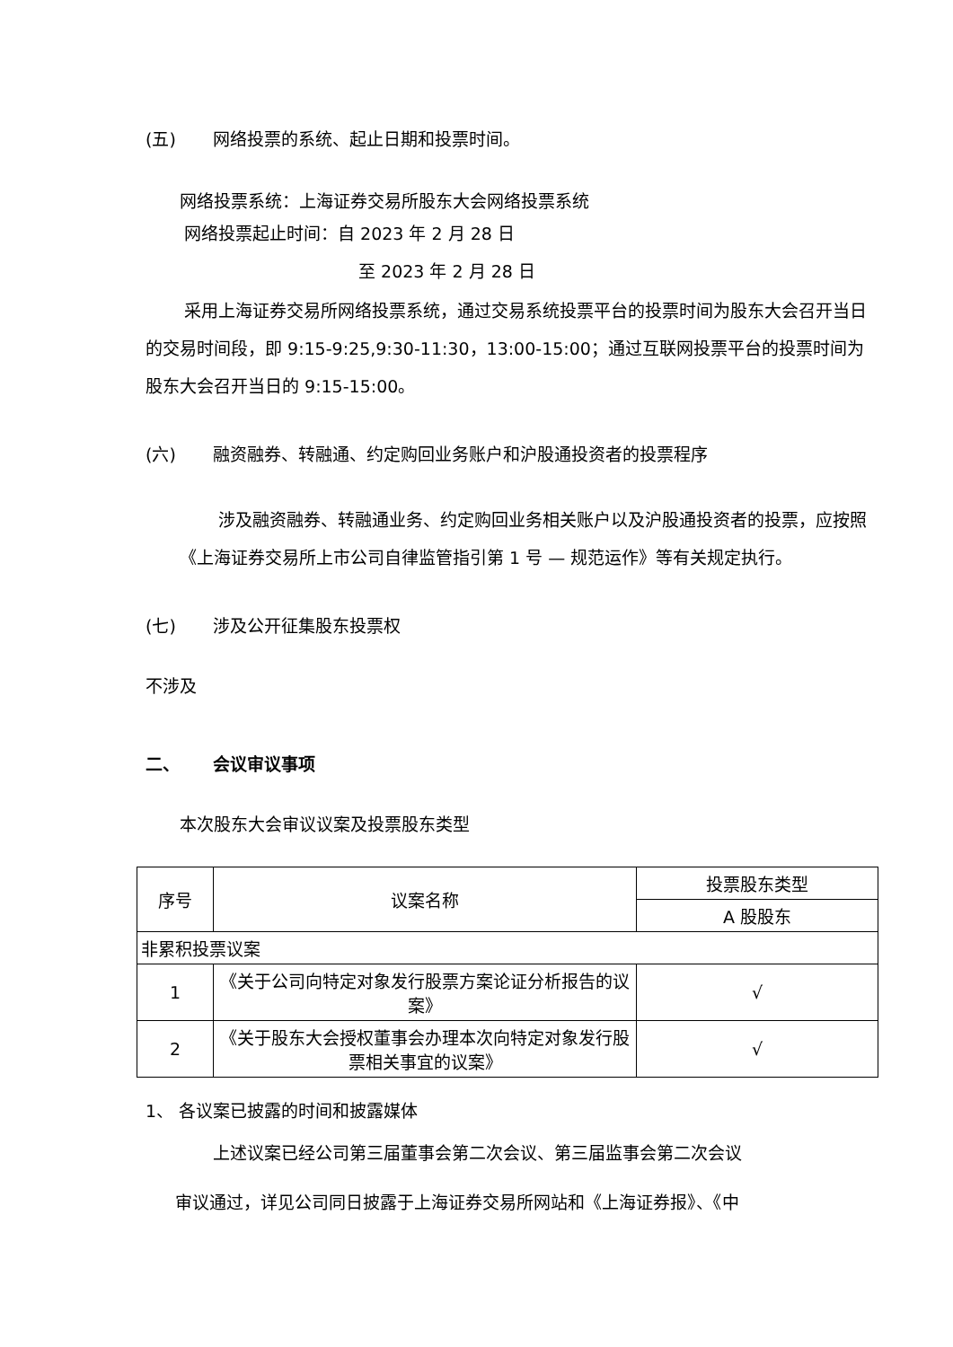(五) 网络投票的系统、起止日期和投票时间。
网络投票系统：上海证券交易所股东大会网络投票系统
网络投票起止时间：自 2023 年 2 月 28 日
至 2023 年 2 月 28 日
采用上海证券交易所网络投票系统，通过交易系统投票平台的投票时间为股东大会召开当日的交易时间段，即 9:15-9:25,9:30-11:30，13:00-15:00；通过互联网投票平台的投票时间为股东大会召开当日的 9:15-15:00。
(六) 融资融券、转融通、约定购回业务账户和沪股通投资者的投票程序
涉及融资融券、转融通业务、约定购回业务相关账户以及沪股通投资者的投票，应按照《上海证券交易所上市公司自律监管指引第 1 号 — 规范运作》等有关规定执行。
(七) 涉及公开征集股东投票权
不涉及
二、 会议审议事项
本次股东大会审议议案及投票股东类型
| 序号 | 议案名称 | 投票股东类型 |
| --- | --- | --- |
| | | A 股股东 |
| 非累积投票议案 | | |
| 1 | 《关于公司向特定对象发行股票方案论证分析报告的议案》 | √ |
| 2 | 《关于股东大会授权董事会办理本次向特定对象发行股票相关事宜的议案》 | √ |
1、 各议案已披露的时间和披露媒体
上述议案已经公司第三届董事会第二次会议、第三届监事会第二次会议
审议通过，详见公司同日披露于上海证券交易所网站和《上海证券报》、《中